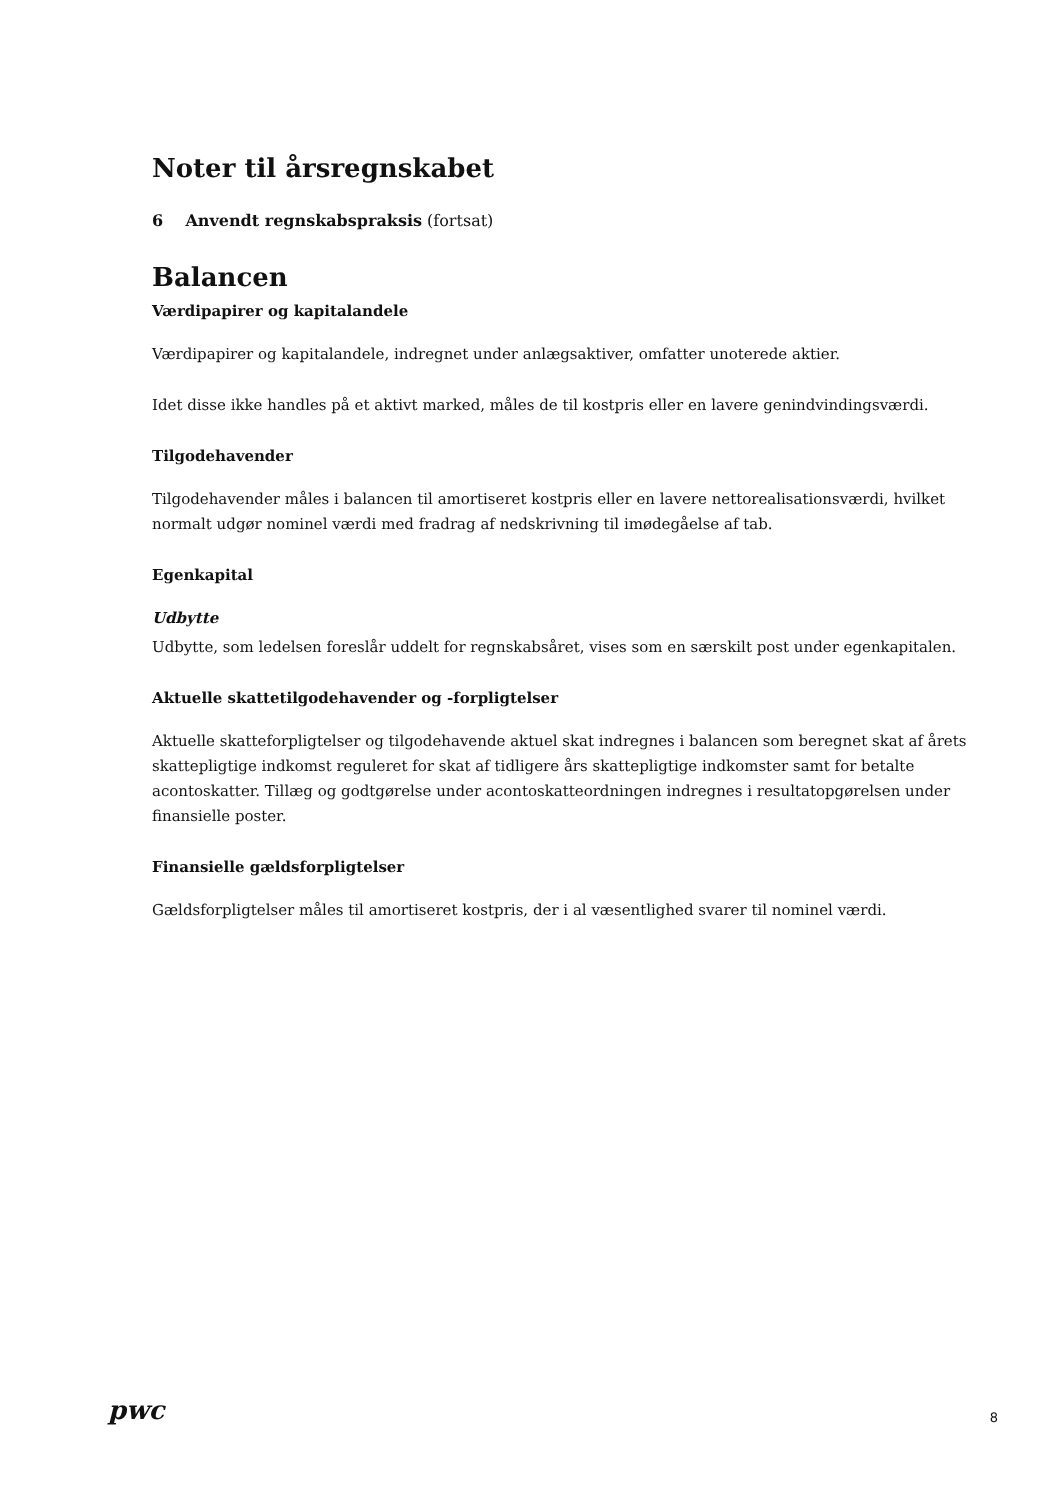Noter til årsregnskabet
6 Anvendt regnskabspraksis (fortsat)
Balancen
Værdipapirer og kapitalandele
Værdipapirer og kapitalandele, indregnet under anlægsaktiver, omfatter unoterede aktier.
Idet disse ikke handles på et aktivt marked, måles de til kostpris eller en lavere genindvindingsværdi.
Tilgodehavender
Tilgodehavender måles i balancen til amortiseret kostpris eller en lavere nettorealisationsværdi, hvilket normalt udgør nominel værdi med fradrag af nedskrivning til imødegåelse af tab.
Egenkapital
Udbytte
Udbytte, som ledelsen foreslår uddelt for regnskabsåret, vises som en særskilt post under egenkapitalen.
Aktuelle skattetilgodehavender og -forpligtelser
Aktuelle skatteforpligtelser og tilgodehavende aktuel skat indregnes i balancen som beregnet skat af årets skattepligtige indkomst reguleret for skat af tidligere års skattepligtige indkomster samt for betalte acontoskatter. Tillæg og godtgørelse under acontoskatteordningen indregnes i resultatopgørelsen under finansielle poster.
Finansielle gældsforpligtelser
Gældsforpligtelser måles til amortiseret kostpris, der i al væsentlighed svarer til nominel værdi.
pwc 8